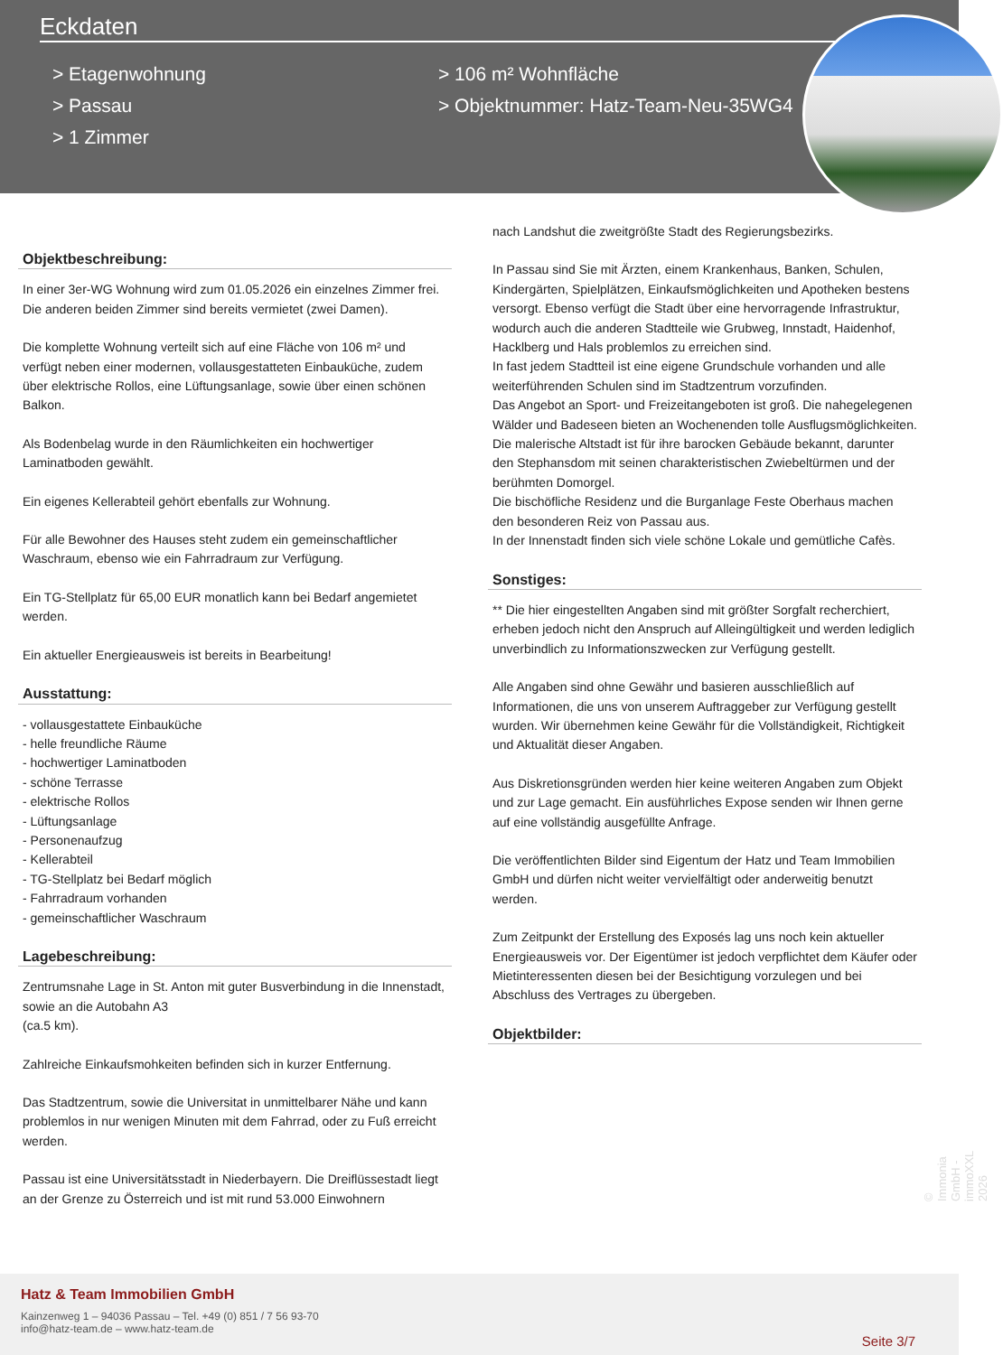Eckdaten
> Etagenwohnung
> Passau
> 1 Zimmer
> 106 m² Wohnfläche
> Objektnummer: Hatz-Team-Neu-35WG4
Objektbeschreibung:
In einer 3er-WG Wohnung wird zum 01.05.2026 ein einzelnes Zimmer frei.
Die anderen beiden Zimmer sind bereits vermietet (zwei Damen).
Die komplette Wohnung verteilt sich auf eine Fläche von 106 m² und verfügt neben einer modernen, vollausgestatteten Einbauküche, zudem über elektrische Rollos, eine Lüftungsanlage, sowie über einen schönen Balkon.
Als Bodenbelag wurde in den Räumlichkeiten ein hochwertiger Laminatboden gewählt.
Ein eigenes Kellerabteil gehört ebenfalls zur Wohnung.
Für alle Bewohner des Hauses steht zudem ein gemeinschaftlicher Waschraum, ebenso wie ein Fahrradraum zur Verfügung.
Ein TG-Stellplatz für 65,00 EUR monatlich kann bei Bedarf angemietet werden.
Ein aktueller Energieausweis ist bereits in Bearbeitung!
Ausstattung:
- vollausgestattete Einbauküche
- helle freundliche Räume
- hochwertiger Laminatboden
- schöne Terrasse
- elektrische Rollos
- Lüftungsanlage
- Personenaufzug
- Kellerabteil
- TG-Stellplatz bei Bedarf möglich
- Fahrradraum vorhanden
- gemeinschaftlicher Waschraum
Lagebeschreibung:
Zentrumsnahe Lage in St. Anton mit guter Busverbindung in die Innenstadt, sowie an die Autobahn A3
(ca.5 km).
Zahlreiche Einkaufsmohkeiten befinden sich in kurzer Entfernung.
Das Stadtzentrum, sowie die Universitat in unmittelbarer Nähe und kann problemlos in nur wenigen Minuten mit dem Fahrrad, oder zu Fuß erreicht werden.
Passau ist eine Universitätsstadt in Niederbayern. Die Dreiflüssestadt liegt an der Grenze zu Österreich und ist mit rund 53.000 Einwohnern
nach Landshut die zweitgrößte Stadt des Regierungsbezirks.
In Passau sind Sie mit Ärzten, einem Krankenhaus, Banken, Schulen, Kindergärten, Spielplätzen, Einkaufsmöglichkeiten und Apotheken bestens versorgt. Ebenso verfügt die Stadt über eine hervorragende Infrastruktur, wodurch auch die anderen Stadtteile wie Grubweg, Innstadt, Haidenhof, Hacklberg und Hals problemlos zu erreichen sind.
In fast jedem Stadtteil ist eine eigene Grundschule vorhanden und alle weiterführenden Schulen sind im Stadtzentrum vorzufinden.
Das Angebot an Sport- und Freizeitangeboten ist groß. Die nahegelegenen Wälder und Badeseen bieten an Wochenenden tolle Ausflugsmöglichkeiten.
Die malerische Altstadt ist für ihre barocken Gebäude bekannt, darunter den Stephansdom mit seinen charakteristischen Zwiebeltürmen und der berühmten Domorgel.
Die bischöfliche Residenz und die Burganlage Feste Oberhaus machen den besonderen Reiz von Passau aus.
In der Innenstadt finden sich viele schöne Lokale und gemütliche Cafès.
Sonstiges:
** Die hier eingestellten Angaben sind mit größter Sorgfalt recherchiert, erheben jedoch nicht den Anspruch auf Alleingültigkeit und werden lediglich unverbindlich zu Informationszwecken zur Verfügung gestellt.
Alle Angaben sind ohne Gewähr und basieren ausschließlich auf Informationen, die uns von unserem Auftraggeber zur Verfügung gestellt wurden. Wir übernehmen keine Gewähr für die Vollständigkeit, Richtigkeit und Aktualität dieser Angaben.
Aus Diskretionsgründen werden hier keine weiteren Angaben zum Objekt und zur Lage gemacht. Ein ausführliches Expose senden wir Ihnen gerne auf eine vollständig ausgefüllte Anfrage.
Die veröffentlichten Bilder sind Eigentum der Hatz und Team Immobilien GmbH und dürfen nicht weiter vervielfältigt oder anderweitig benutzt werden.
Zum Zeitpunkt der Erstellung des Exposés lag uns noch kein aktueller Energieausweis vor. Der Eigentümer ist jedoch verpflichtet dem Käufer oder Mietinteressenten diesen bei der Besichtigung vorzulegen und bei Abschluss des Vertrages zu übergeben.
Objektbilder:
© Immonia GmbH - immoXXL 2026
Hatz & Team Immobilien GmbH
Kainzenweg 1 – 94036 Passau – Tel. +49 (0) 851 / 7 56 93-70
info@hatz-team.de – www.hatz-team.de
Seite 3/7